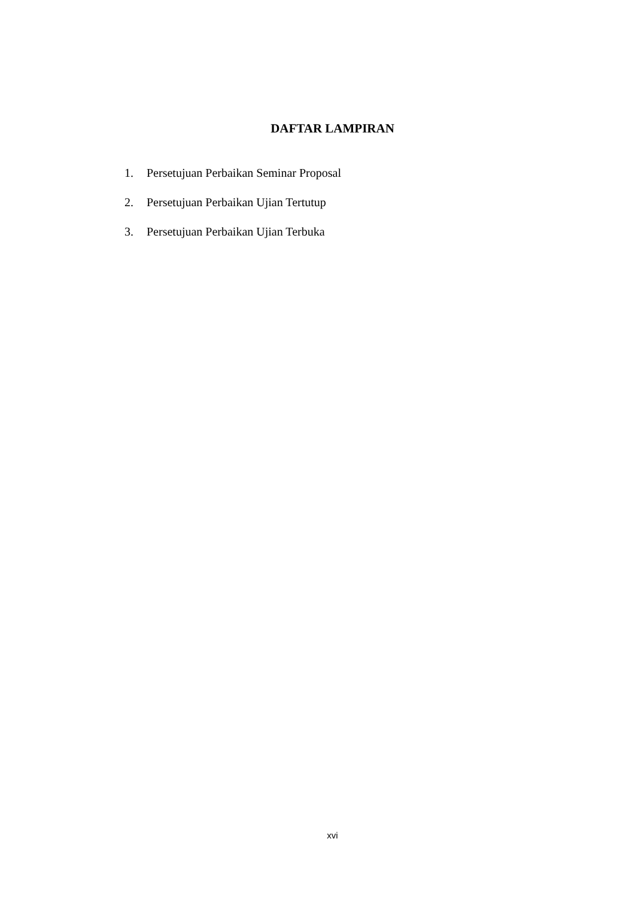DAFTAR LAMPIRAN
1. Persetujuan Perbaikan Seminar Proposal
2. Persetujuan Perbaikan Ujian Tertutup
3. Persetujuan Perbaikan Ujian Terbuka
xvi